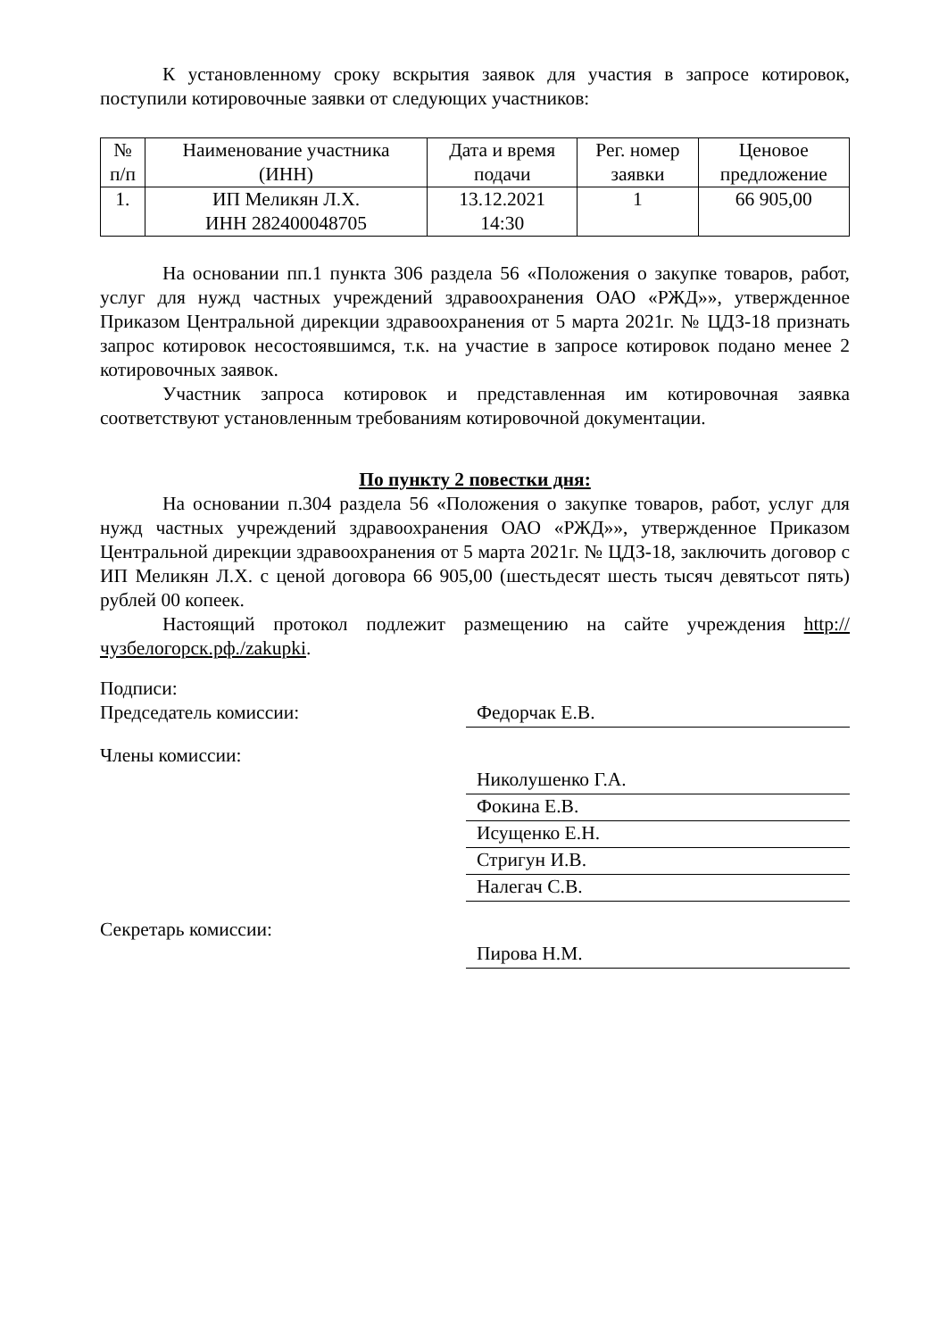К установленному сроку вскрытия заявок для участия в запросе котировок, поступили котировочные заявки от следующих участников:
| № п/п | Наименование участника (ИНН) | Дата и время подачи | Рег. номер заявки | Ценовое предложение |
| --- | --- | --- | --- | --- |
| 1. | ИП Меликян Л.Х. ИНН 282400048705 | 13.12.2021 14:30 | 1 | 66 905,00 |
На основании пп.1 пункта 306 раздела 56 «Положения о закупке товаров, работ, услуг для нужд частных учреждений здравоохранения ОАО «РЖД»», утвержденное Приказом Центральной дирекции здравоохранения от 5 марта 2021г. № ЦДЗ-18 признать запрос котировок несостоявшимся, т.к. на участие в запросе котировок подано менее 2 котировочных заявок.
Участник запроса котировок и представленная им котировочная заявка соответствуют установленным требованиям котировочной документации.
По пункту 2 повестки дня:
На основании п.304 раздела 56 «Положения о закупке товаров, работ, услуг для нужд частных учреждений здравоохранения ОАО «РЖД»», утвержденное Приказом Центральной дирекции здравоохранения от 5 марта 2021г. № ЦДЗ-18, заключить договор с ИП Меликян Л.Х. с ценой договора 66 905,00 (шестьдесят шесть тысяч девятьсот пять) рублей 00 копеек.
Настоящий протокол подлежит размещению на сайте учреждения http://чузбелогорск.рф./zakupki.
Подписи:
Председатель комиссии:
Федорчак Е.В.
Члены комиссии:
Николушенко Г.А.
Фокина Е.В.
Исущенко Е.Н.
Стригун И.В.
Налегач С.В.
Секретарь комиссии:
Пирова Н.М.